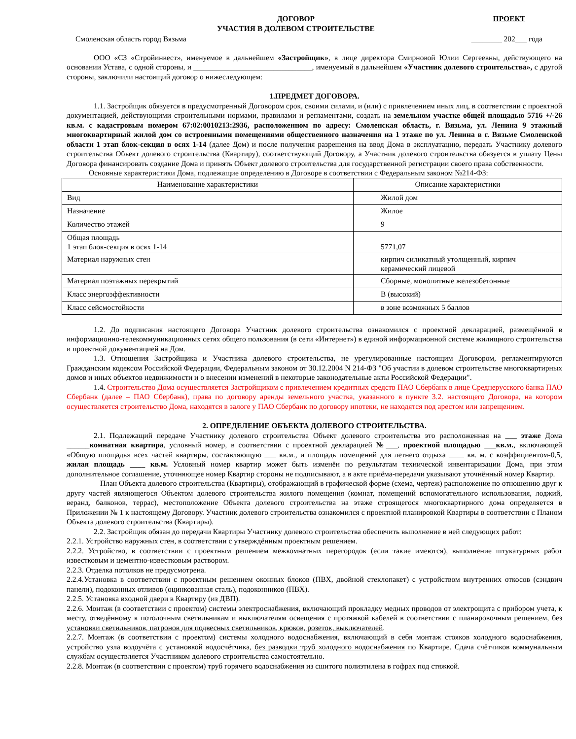ДОГОВОР
УЧАСТИЯ В ДОЛЕВОМ СТРОИТЕЛЬСТВЕ
ПРОЕКТ
Смоленская область город Вязьма ________ 202___ года
ООО «СЗ «Стройинвест», именуемое в дальнейшем «Застройщик», в лице директора Смирновой Юлии Сергеевны, действующего на основании Устава, с одной стороны, и _______________________________, именуемый в дальнейшем «Участник долевого строительства», с другой стороны, заключили настоящий договор о нижеследующем:
1.ПРЕДМЕТ ДОГОВОРА.
1.1. Застройщик обязуется в предусмотренный Договором срок, своими силами, и (или) с привлечением иных лиц, в соответствии с проектной документацией, действующими строительными нормами, правилами и регламентами, создать на земельном участке общей площадью 5716 +/-26 кв.м. с кадастровым номером 67:02:0010213:2936, расположенном по адресу: Смоленская область, г. Вязьма, ул. Ленина 9 этажный многоквартирный жилой дом со встроенными помещениями общественного назначения на 1 этаже по ул. Ленина в г. Вязьме Смоленской области 1 этап блок-секция в осях 1-14 (далее Дом) и после получения разрешения на ввод Дома в эксплуатацию, передать Участнику долевого строительства Объект долевого строительства (Квартиру), соответствующий Договору, а Участник долевого строительства обязуется в уплату Цены Договора финансировать создание Дома и принять Объект долевого строительства для государственной регистрации своего права собственности.
Основные характеристики Дома, подлежащие определению в Договоре в соответствии с Федеральным законом №214-ФЗ:
| Наименование характеристики | Описание характеристики |
| Вид | Жилой дом |
| Назначение | Жилое |
| Количество этажей | 9 |
| Общая площадь 1 этап блок-секция в осях 1-14 | 5771,07 |
| Материал наружных стен | кирпич силикатный утолщенный, кирпич керамический лицевой |
| Материал поэтажных перекрытий | Сборные, монолитные железобетонные |
| Класс энергоэффективности | В (высокий) |
| Класс сейсмостойкости | в зоне возможных 5 баллов |
1.2. До подписания настоящего Договора Участник долевого строительства ознакомился с проектной декларацией, размещённой в информационно-телекоммуникационных сетях общего пользования (в сети «Интернет») в единой информационной системе жилищного строительства и проектной документацией на Дом.
1.3. Отношения Застройщика и Участника долевого строительства, не урегулированные настоящим Договором, регламентируются Гражданским кодексом Российской Федерации, Федеральным законом от 30.12.2004 N 214-ФЗ "Об участии в долевом строительстве многоквартирных домов и иных объектов недвижимости и о внесении изменений в некоторые законодательные акты Российской Федерации".
1.4. Строительство Дома осуществляется Застройщиком с привлечением кредитных средств ПАО Сбербанк в лице Среднерусского банка ПАО Сбербанк (далее – ПАО Сбербанк), права по договору аренды земельного участка, указанного в пункте 3.2. настоящего Договора, на котором осуществляется строительство Дома, находятся в залоге у ПАО Сбербанк по договору ипотеки, не находятся под арестом или запрещением.
2. ОПРЕДЕЛЕНИЕ ОБЪЕКТА ДОЛЕВОГО СТРОИТЕЛЬСТВА.
2.1. Подлежащий передаче Участнику долевого строительства Объект долевого строительства это расположенная на ___ этаже Дома ______комнатная квартира, условный номер, в соответствии с проектной декларацией №___, проектной площадью ___кв.м., включающей «Общую площадь» всех частей квартиры, составляющую ___ кв.м., и площадь помещений для летнего отдыха ____ кв. м. с коэффициентом-0,5, жилая площадь ____ кв.м. Условный номер квартир может быть изменён по результатам технической инвентаризации Дома, при этом дополнительное соглашение, уточняющее номер Квартир стороны не подписывают, а в акте приёма-передачи указывают уточнённый номер Квартир.
План Объекта долевого строительства (Квартиры), отображающий в графической форме (схема, чертеж) расположение по отношению друг к другу частей являющегося Объектом долевого строительства жилого помещения (комнат, помещений вспомогательного использования, лоджий, веранд, балконов, террас), местоположение Объекта долевого строительства на этаже строящегося многоквартирного дома определяется в Приложении № 1 к настоящему Договору. Участник долевого строительства ознакомился с проектной планировкой Квартиры в соответствии с Планом Объекта долевого строительства (Квартиры).
2.2. Застройщик обязан до передачи Квартиры Участнику долевого строительства обеспечить выполнение в ней следующих работ:
2.2.1. Устройство наружных стен, в соответствии с утверждённым проектным решением.
2.2.2. Устройство, в соответствии с проектным решением межкомнатных перегородок (если такие имеются), выполнение штукатурных работ известковым и цементно-известковым раствором.
2.2.3. Отделка потолков не предусмотрена.
2.2.4.Установка в соответствии с проектным решением оконных блоков (ПВХ, двойной стеклопакет) с устройством внутренних откосов (сэндвич панели), подоконных отливов (оцинкованная сталь), подоконников (ПВХ).
2.2.5. Установка входной двери в Квартиру (из ДВП).
2.2.6. Монтаж (в соответствии с проектом) системы электроснабжения, включающий прокладку медных проводов от электрощита с прибором учета, к месту, отведённому к потолочным светильникам и выключателям освещения с протяжкой кабелей в соответствии с планировочным решением, без установки светильников, патронов для подвесных светильников, крюков, розеток, выключателей.
2.2.7. Монтаж (в соответствии с проектом) системы холодного водоснабжения, включающий в себя монтаж стояков холодного водоснабжения, устройство узла водоучёта с установкой водосчётчика, без разводки труб холодного водоснабжения по Квартире. Сдача счётчиков коммунальным службам осуществляется Участником долевого строительства самостоятельно.
2.2.8. Монтаж (в соответствии с проектом) труб горячего водоснабжения из сшитого полиэтилена в гофрах под стяжкой.